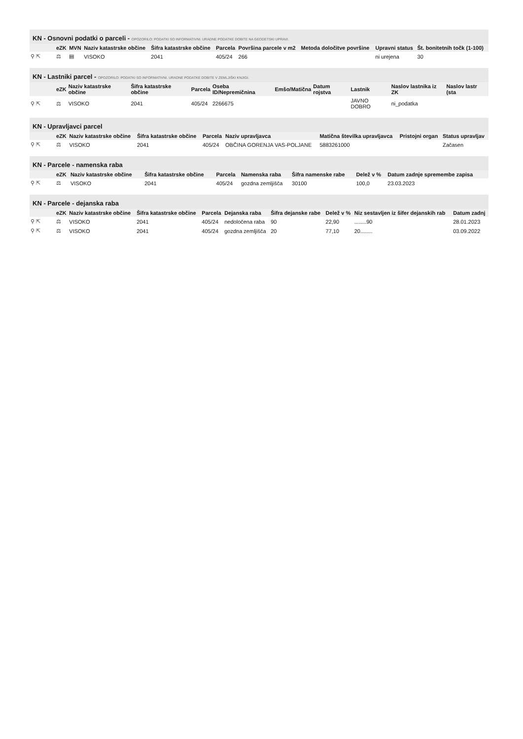KN - Osnovni podatki o parceli - OPOZORILO: PODATKI SO INFORMATIVNI. URADNE PODATKE DOBITE NA GEODETSKI UPRAVI.
| | eZK | MVN | Naziv katastrske občine | Šifra katastrske občine | Parcela | Površina parcele v m2 | Metoda določitve površine | Upravni status | Št. bonitetnih točk (1-100) |
| --- | --- | --- | --- | --- | --- | --- | --- | --- | --- |
| ⚲ ⇱ | ⚖ | ▤ | VISOKO | 2041 | 405/24 | 266 | | ni urejena | 30 |
KN - Lastniki parcel - OPOZORILO: PODATKI SO INFORMATIVNI. URADNE PODATKE DOBITE V ZEMLJIŠKI KNJIGI.
| | eZK | Naziv katastrske občine | Šifra katastrske občine | Parcela | Oseba ID/Nepremičnina | Emšo/Matična | Datum rojstva | Lastnik | Naslov lastnika iz ZK | Naslov lastr (sta |
| --- | --- | --- | --- | --- | --- | --- | --- | --- | --- | --- |
| ⚲ ⇱ | ⚖ | VISOKO | 2041 | 405/24 | 2266675 | | | JAVNO DOBRO | ni_podatka | |
KN - Upravljavci parcel
| | eZK | Naziv katastrske občine | Šifra katastrske občine | Parcela | Naziv upravljavca | Matična številka upravljavca | Pristojni organ | Status upravljav |
| --- | --- | --- | --- | --- | --- | --- | --- | --- |
| ⚲ ⇱ | ⚖ | VISOKO | 2041 | 405/24 | OBČINA GORENJA VAS-POLJANE | 5883261000 | | Začasen |
KN - Parcele - namenska raba
| | eZK | Naziv katastrske občine | Šifra katastrske občine | Parcela | Namenska raba | Šifra namenske rabe | Delež v % | Datum zadnje spremembe zapisa |
| --- | --- | --- | --- | --- | --- | --- | --- | --- |
| ⚲ ⇱ | ⚖ | VISOKO | 2041 | 405/24 | gozdna zemljišča | 30100 | 100,0 | 23.03.2023 |
KN - Parcele - dejanska raba
| | eZK | Naziv katastrske občine | Šifra katastrske občine | Parcela | Dejanska raba | Šifra dejanske rabe | Delež v % | Niz sestavljen iz šifer dejanskih rab | Datum zadnj |
| --- | --- | --- | --- | --- | --- | --- | --- | --- | --- |
| ⚲ ⇱ | ⚖ | VISOKO | 2041 | 405/24 | nedoločena raba | 90 | 22,90 | ........90 | 28.01.2023 |
| ⚲ ⇱ | ⚖ | VISOKO | 2041 | 405/24 | gozdna zemljišča | 20 | 77,10 | 20........ | 03.09.2022 |